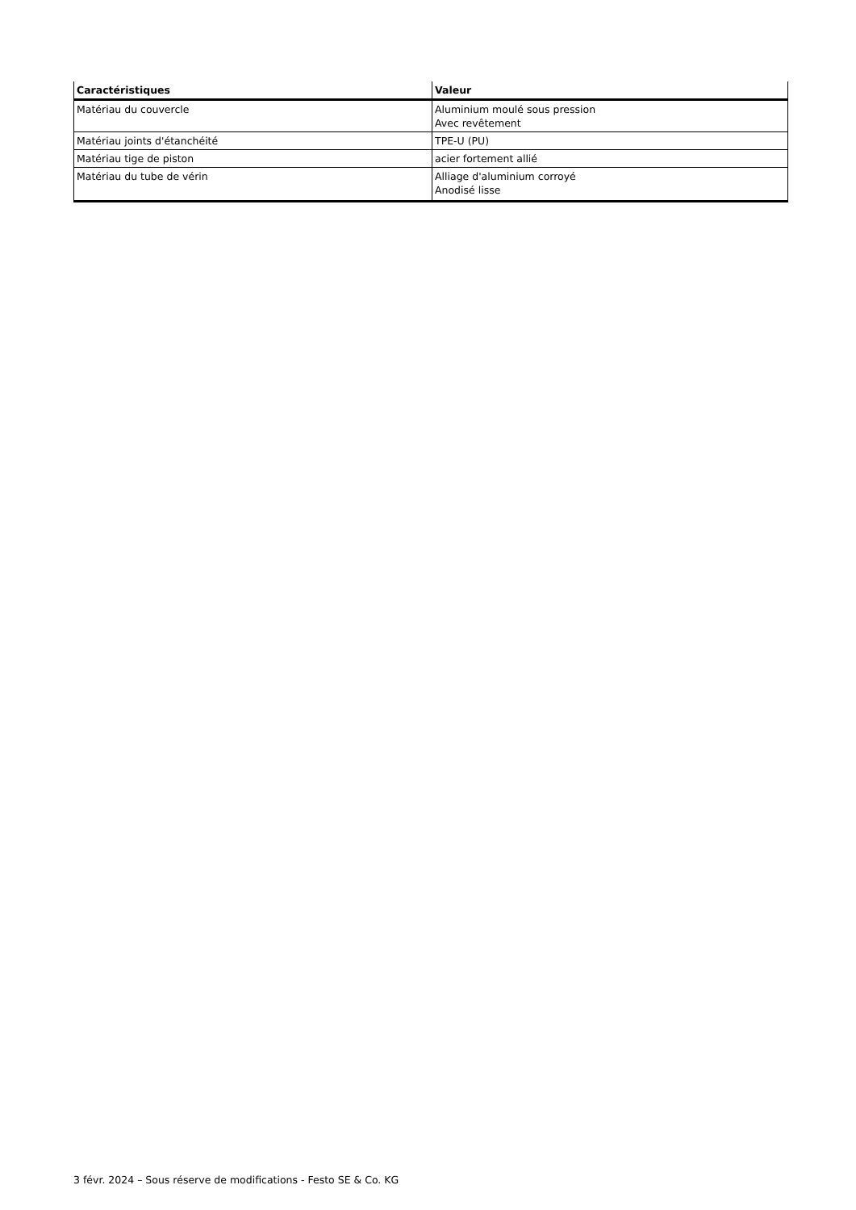| Caractéristiques | Valeur |
| --- | --- |
| Matériau du couvercle | Aluminium moulé sous pression Avec revêtement |
| Matériau joints d'étanchéité | TPE-U (PU) |
| Matériau tige de piston | acier fortement allié |
| Matériau du tube de vérin | Alliage d'aluminium corroyé Anodisé lisse |
3 févr. 2024 – Sous réserve de modifications - Festo SE & Co. KG